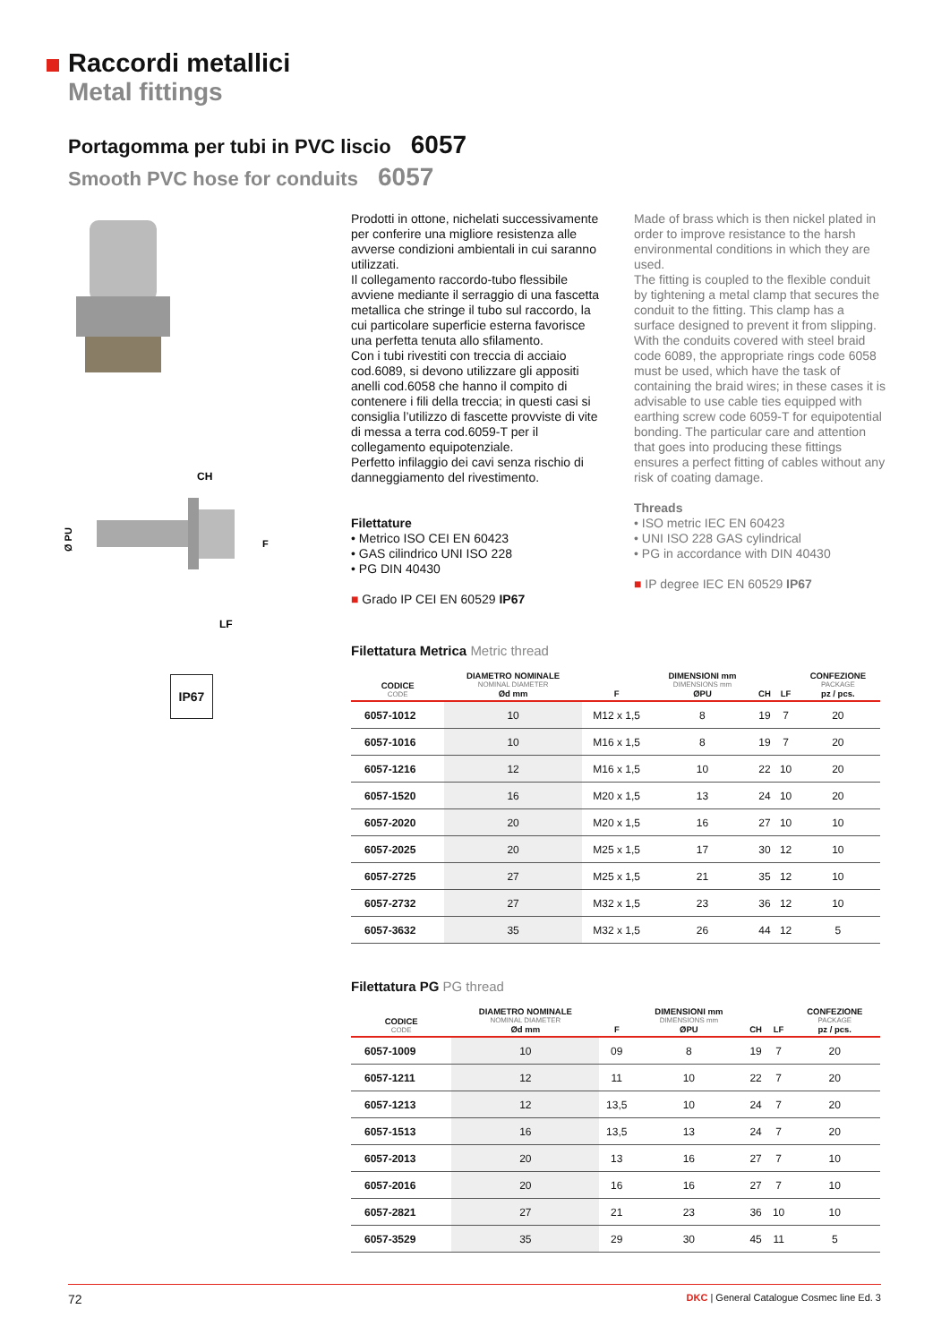Raccordi metallici
Metal fittings
Portagomma per tubi in PVC liscio 6057
Smooth PVC hose for conduits 6057
CH
LF
Ø PU
F
IP67
Prodotti in ottone, nichelati successivamente per conferire una migliore resistenza alle avverse condizioni ambientali in cui saranno utilizzati.
Il collegamento raccordo-tubo flessibile avviene mediante il serraggio di una fascetta metallica che stringe il tubo sul raccordo, la cui particolare superficie esterna favorisce una perfetta tenuta allo sfilamento.
Con i tubi rivestiti con treccia di acciaio cod.6089, si devono utilizzare gli appositi anelli cod.6058 che hanno il compito di contenere i fili della treccia; in questi casi si consiglia l’utilizzo di fascette provviste di vite di messa a terra cod.6059-T per il collegamento equipotenziale.
Perfetto infilaggio dei cavi senza rischio di danneggiamento del rivestimento.
Filettature
• Metrico ISO CEI EN 60423
• GAS cilindrico UNI ISO 228
• PG DIN 40430
■ Grado IP CEI EN 60529 IP67
Made of brass which is then nickel plated in order to improve resistance to the harsh environmental conditions in which they are used.
The fitting is coupled to the flexible conduit by tightening a metal clamp that secures the conduit to the fitting. This clamp has a surface designed to prevent it from slipping.
With the conduits covered with steel braid code 6089, the appropriate rings code 6058 must be used, which have the task of containing the braid wires; in these cases it is advisable to use cable ties equipped with earthing screw code 6059-T for equipotential bonding. The particular care and attention that goes into producing these fittings ensures a perfect fitting of cables without any risk of coating damage.
Threads
• ISO metric IEC EN 60423
• UNI ISO 228 GAS cylindrical
• PG in accordance with DIN 40430
■ IP degree IEC EN 60529 IP67
Filettatura Metrica Metric thread
| CODICE CODE | DIAMETRO NOMINALE NOMINAL DIAMETER Ød mm | F | DIMENSIONI mm DIMENSIONS mm ØPU | CH | LF | CONFEZIONE PACKAGE pz / pcs. |
| --- | --- | --- | --- | --- | --- | --- |
| 6057-1012 | 10 | M12 x 1,5 | 8 | 19 | 7 | 20 |
| 6057-1016 | 10 | M16 x 1,5 | 8 | 19 | 7 | 20 |
| 6057-1216 | 12 | M16 x 1,5 | 10 | 22 | 10 | 20 |
| 6057-1520 | 16 | M20 x 1,5 | 13 | 24 | 10 | 20 |
| 6057-2020 | 20 | M20 x 1,5 | 16 | 27 | 10 | 10 |
| 6057-2025 | 20 | M25 x 1,5 | 17 | 30 | 12 | 10 |
| 6057-2725 | 27 | M25 x 1,5 | 21 | 35 | 12 | 10 |
| 6057-2732 | 27 | M32 x 1,5 | 23 | 36 | 12 | 10 |
| 6057-3632 | 35 | M32 x 1,5 | 26 | 44 | 12 | 5 |
Filettatura PG PG thread
| CODICE CODE | DIAMETRO NOMINALE NOMINAL DIAMETER Ød mm | F | DIMENSIONI mm DIMENSIONS mm ØPU | CH | LF | CONFEZIONE PACKAGE pz / pcs. |
| --- | --- | --- | --- | --- | --- | --- |
| 6057-1009 | 10 | 09 | 8 | 19 | 7 | 20 |
| 6057-1211 | 12 | 11 | 10 | 22 | 7 | 20 |
| 6057-1213 | 12 | 13,5 | 10 | 24 | 7 | 20 |
| 6057-1513 | 16 | 13,5 | 13 | 24 | 7 | 20 |
| 6057-2013 | 20 | 13 | 16 | 27 | 7 | 10 |
| 6057-2016 | 20 | 16 | 16 | 27 | 7 | 10 |
| 6057-2821 | 27 | 21 | 23 | 36 | 10 | 10 |
| 6057-3529 | 35 | 29 | 30 | 45 | 11 | 5 |
72 DKC | General Catalogue Cosmec line Ed. 3